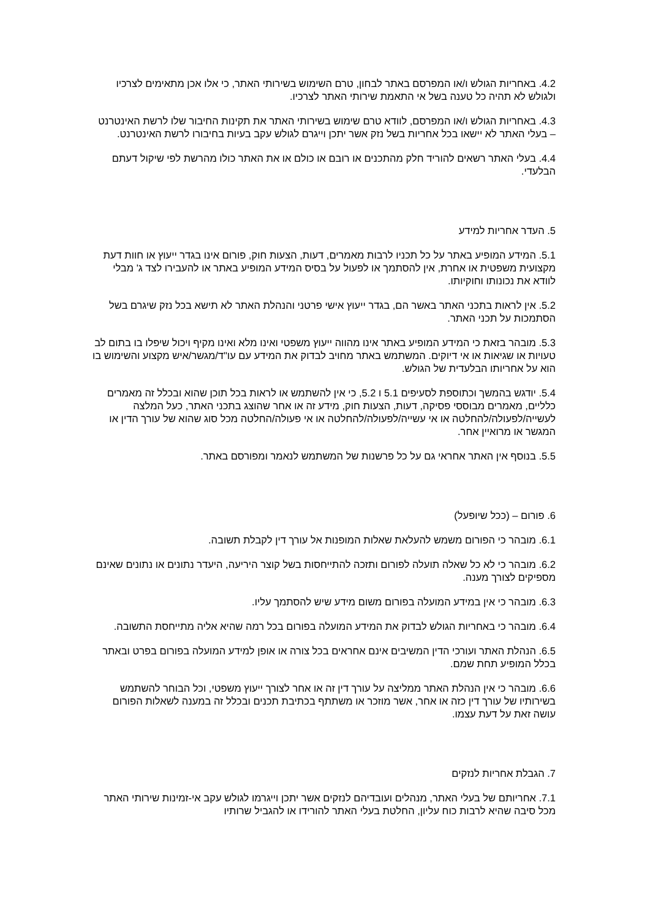4.2. באחריות הגולש ו/או המפרסם באתר לבחון, טרם השימוש בשירותי האתר, כי אלו אכן מתאימים לצרכיו ולגולש לא תהיה כל טענה בשל אי התאמת שירותי האתר לצרכיו.
4.3. באחריות הגולש ו/או המפרסם, לוודא טרם שימוש בשירותי האתר את תקינות החיבור שלו לרשת האינטרנט – בעלי האתר לא יישאו בכל אחריות בשל נזק אשר יתכן וייגרם לגולש עקב בעיות בחיבורו לרשת האינטרנט.
4.4. בעלי האתר רשאים להוריד חלק מהתכנים או רובם או כולם או את האתר כולו מהרשת לפי שיקול דעתם הבלעדי.
5. העדר אחריות למידע
5.1. המידע המופיע באתר על כל תכניו לרבות מאמרים, דעות, הצעות חוק, פורום אינו בגדר ייעוץ או חוות דעת מקצועית משפטית או אחרת, אין להסתמך או לפעול על בסיס המידע המופיע באתר או להעבירו לצד ג' מבלי לוודא את נכונותו וחוקיותו.
5.2. אין לראות בתכני האתר באשר הם, בגדר ייעוץ אישי פרטני והנהלת האתר לא תישא בכל נזק שיגרם בשל הסתמכות על תכני האתר.
5.3. מובהר בזאת כי המידע המופיע באתר אינו מהווה ייעוץ משפטי ואינו מלא ואינו מקיף ויכול שיפלו בו בתום לב טעויות או שגיאות או אי דיוקים. המשתמש באתר מחויב לבדוק את המידע עם עו"ד/מגשר/איש מקצוע והשימוש בו הוא על אחריותו הבלעדית של הגולש.
5.4. יודגש בהמשך וכתוספת לסעיפים 5.1 ו 5.2, כי אין להשתמש או לראות בכל תוכן שהוא ובכלל זה מאמרים כלליים, מאמרים מבוססי פסיקה, דעות, הצעות חוק, מידע זה או אחר שהוצג בתכני האתר, כעל המלצה לעשייה/לפעולה/להחלטה או אי עשייה/לפעולה/להחלטה או אי פעולה/החלטה מכל סוג שהוא של עורך הדין או המגשר או מרואיין אחר.
5.5. בנוסף אין האתר אחראי גם על כל פרשנות של המשתמש לנאמר ומפורסם באתר.
6. פורום – (ככל שיופעל)
6.1. מובהר כי הפורום משמש להעלאת שאלות המופנות אל עורך דין לקבלת תשובה.
6.2. מובהר כי לא כל שאלה תועלה לפורום ותזכה להתייחסות בשל קוצר היריעה, היעדר נתונים או נתונים שאינם מספיקים לצורך מענה.
6.3. מובהר כי אין במידע המועלה בפורום משום מידע שיש להסתמך עליו.
6.4. מובהר כי באחריות הגולש לבדוק את המידע המועלה בפורום בכל רמה שהיא אליה מתייחסת התשובה.
6.5. הנהלת האתר ועורכי הדין המשיבים אינם אחראים בכל צורה או אופן למידע המועלה בפורום בפרט ובאתר בכלל המופיע תחת שמם.
6.6. מובהר כי אין הנהלת האתר ממליצה על עורך דין זה או אחר לצורך ייעוץ משפטי, וכל הבוחר להשתמש בשירותיו של עורך דין כזה או אחר, אשר מוזכר או משתתף בכתיבת תכנים ובכלל זה במענה לשאלות הפורום עושה זאת על דעת עצמו.
7. הגבלת אחריות לנזקים
7.1. אחריותם של בעלי האתר, מנהלים ועובדיהם לנזקים אשר יתכן וייגרמו לגולש עקב אי-זמינות שירותי האתר מכל סיבה שהיא לרבות כוח עליון, החלטת בעלי האתר להורידו או להגביל שרותיו